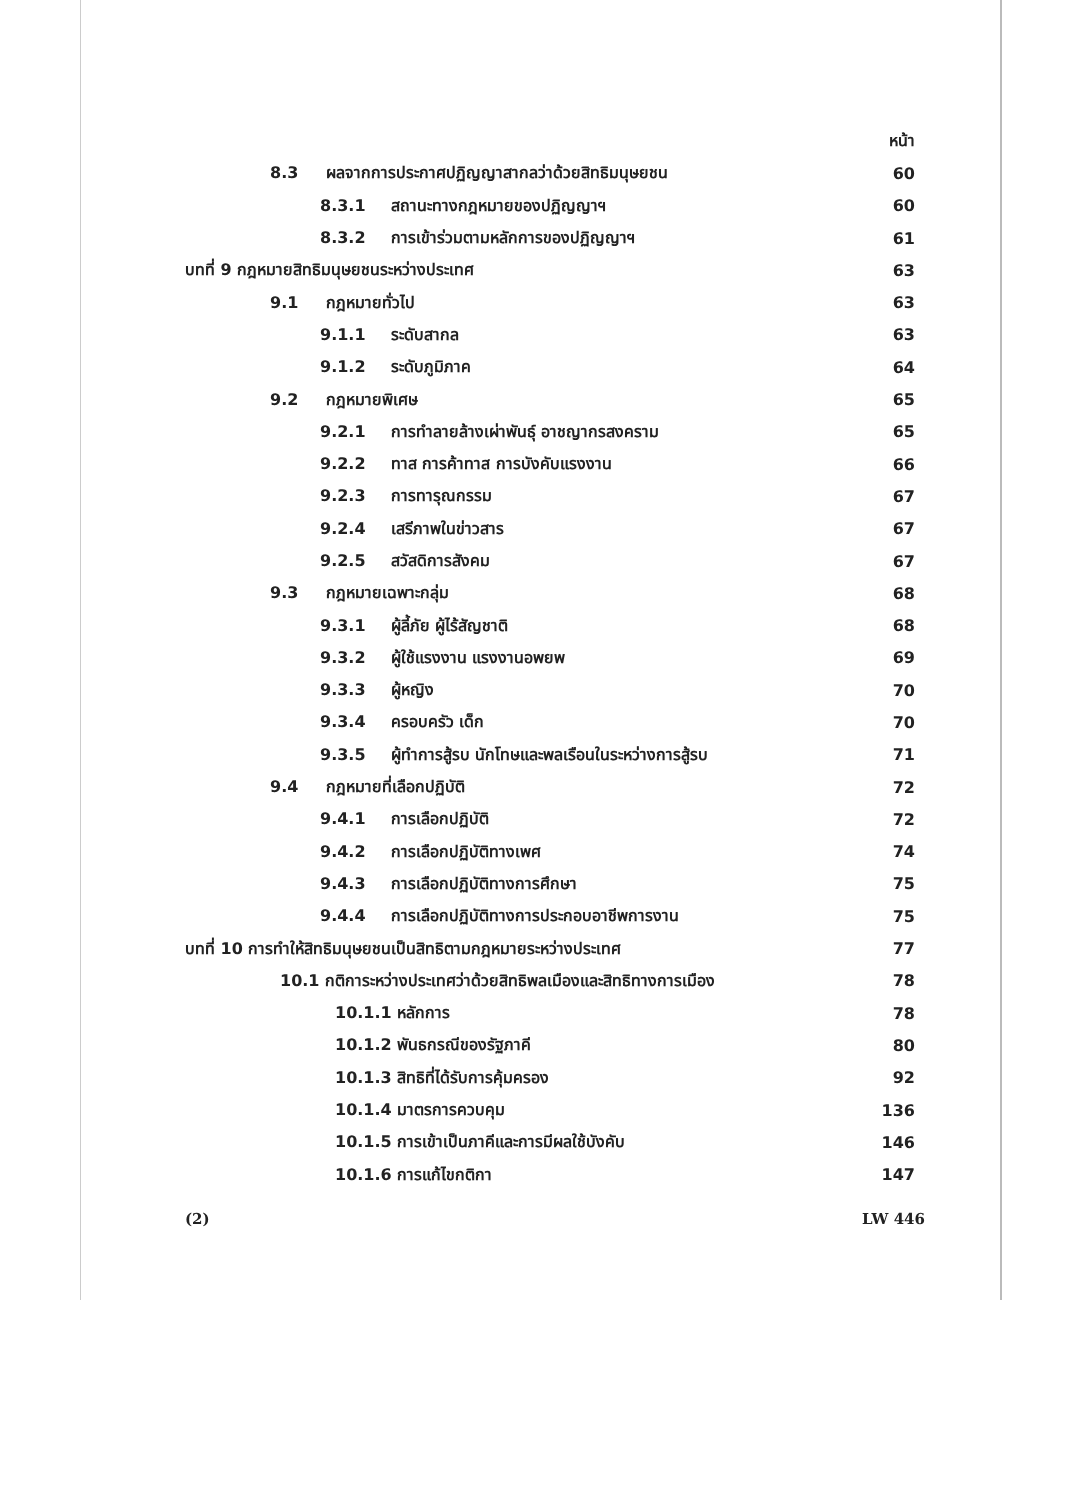หน้า
8.3 ผลจากการประกาศปฏิญญาสากลว่าด้วยสิทธิมนุษยชน 60
8.3.1 สถานะทางกฎหมายของปฏิญญาฯ 60
8.3.2 การเข้าร่วมตามหลักการของปฏิญญาฯ 61
บทที่ 9 กฎหมายสิทธิมนุษยชนระหว่างประเทศ 63
9.1 กฎหมายทั่วไป 63
9.1.1 ระดับสากล 63
9.1.2 ระดับภูมิภาค 64
9.2 กฎหมายพิเศษ 65
9.2.1 การทำลายล้างเผ่าพันธุ์ อาชญากรสงคราม 65
9.2.2 ทาส การค้าทาส การบังคับแรงงาน 66
9.2.3 การทารุณกรรม 67
9.2.4 เสรีภาพในข่าวสาร 67
9.2.5 สวัสดิการสังคม 67
9.3 กฎหมายเฉพาะกลุ่ม 68
9.3.1 ผู้ลี้ภัย ผู้ไร้สัญชาติ 68
9.3.2 ผู้ใช้แรงงาน แรงงานอพยพ 69
9.3.3 ผู้หญิง 70
9.3.4 ครอบครัว เด็ก 70
9.3.5 ผู้ทำการสู้รบ นักโทษและพลเรือนในระหว่างการสู้รบ 71
9.4 กฎหมายที่เลือกปฏิบัติ 72
9.4.1 การเลือกปฏิบัติ 72
9.4.2 การเลือกปฏิบัติทางเพศ 74
9.4.3 การเลือกปฏิบัติทางการศึกษา 75
9.4.4 การเลือกปฏิบัติทางการประกอบอาชีพการงาน 75
บทที่ 10 การทำให้สิทธิมนุษยชนเป็นสิทธิตามกฎหมายระหว่างประเทศ 77
10.1 กติการะหว่างประเทศว่าด้วยสิทธิพลเมืองและสิทธิทางการเมือง 78
10.1.1 หลักการ 78
10.1.2 พันธกรณีของรัฐภาคี 80
10.1.3 สิทธิที่ได้รับการคุ้มครอง 92
10.1.4 มาตรการควบคุม 136
10.1.5 การเข้าเป็นภาคีและการมีผลใช้บังคับ 146
10.1.6 การแก้ไขกติกา 147
(2) LW 446